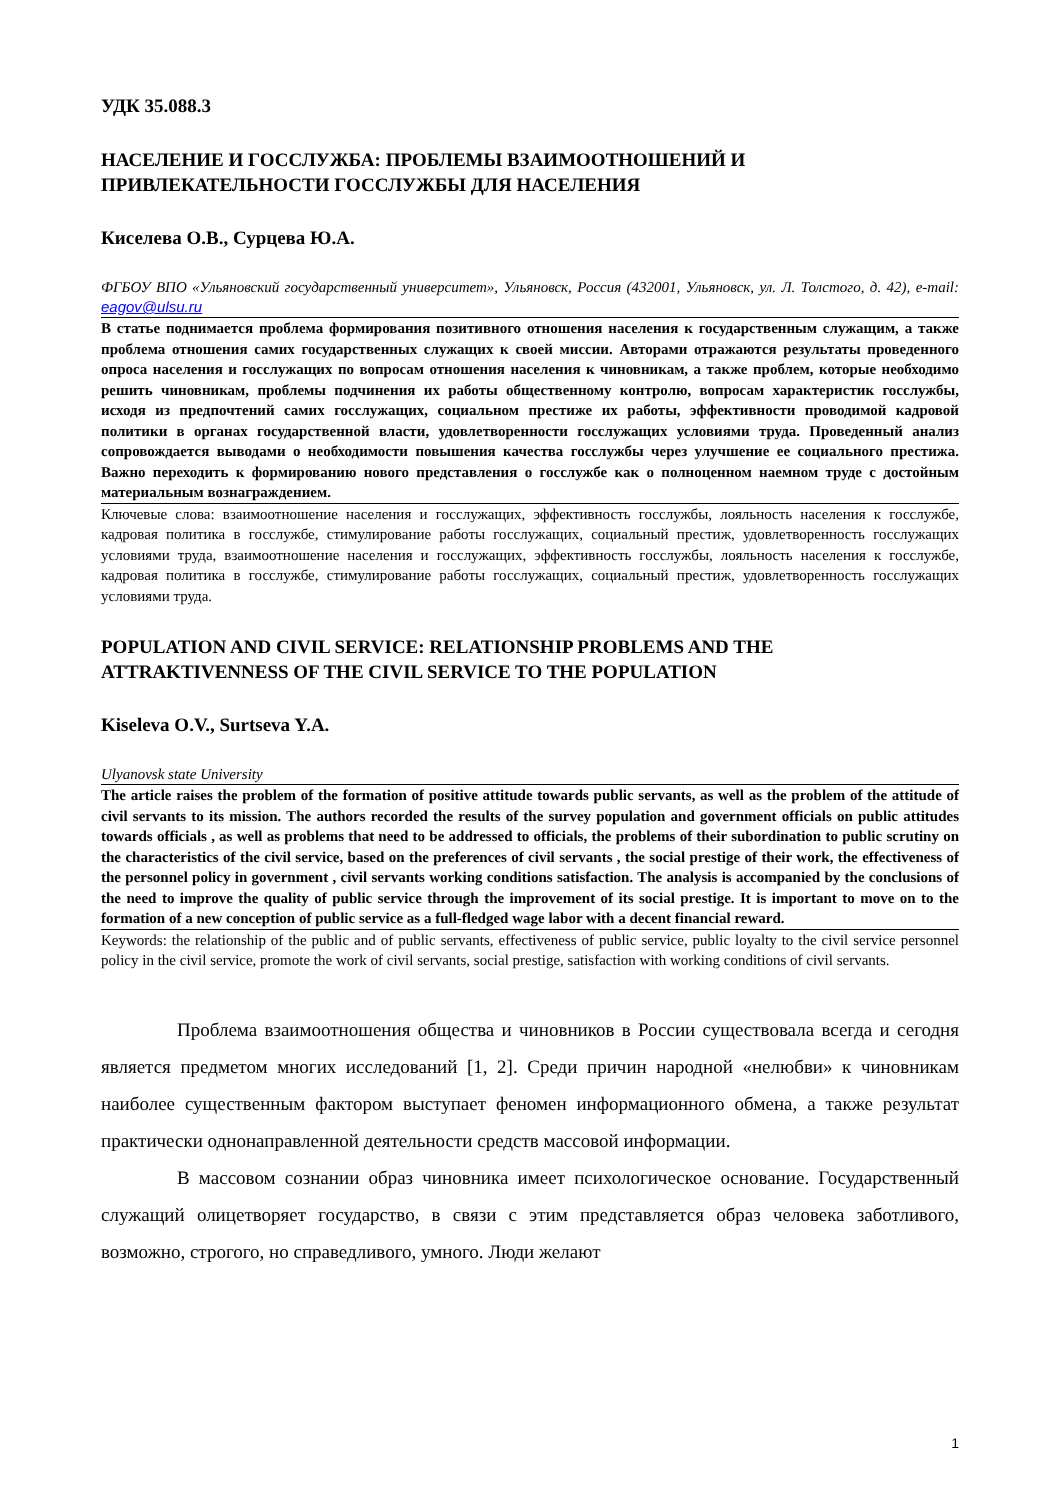УДК 35.088.3
НАСЕЛЕНИЕ И ГОССЛУЖБА: ПРОБЛЕМЫ ВЗАИМООТНОШЕНИЙ И ПРИВЛЕКАТЕЛЬНОСТИ ГОССЛУЖБЫ ДЛЯ НАСЕЛЕНИЯ
Киселева О.В., Сурцева Ю.А.
ФГБОУ ВПО «Ульяновский государственный университет», Ульяновск, Россия (432001, Ульяновск, ул. Л. Толстого, д. 42), e-mail: eagov@ulsu.ru
В статье поднимается проблема формирования позитивного отношения населения к государственным служащим, а также проблема отношения самих государственных служащих к своей миссии. Авторами отражаются результаты проведенного опроса населения и госслужащих по вопросам отношения населения к чиновникам, а также проблем, которые необходимо решить чиновникам, проблемы подчинения их работы общественному контролю, вопросам характеристик госслужбы, исходя из предпочтений самих госслужащих, социальном престиже их работы, эффективности проводимой кадровой политики в органах государственной власти, удовлетворенности госслужащих условиями труда. Проведенный анализ сопровождается выводами о необходимости повышения качества госслужбы через улучшение ее социального престижа. Важно переходить к формированию нового представления о госслужбе как о полноценном наемном труде с достойным материальным вознаграждением.
Ключевые слова: взаимоотношение населения и госслужащих, эффективность госслужбы, лояльность населения к госслужбе, кадровая политика в госслужбе, стимулирование работы госслужащих, социальный престиж, удовлетворенность госслужащих условиями труда, взаимоотношение населения и госслужащих, эффективность госслужбы, лояльность населения к госслужбе, кадровая политика в госслужбе, стимулирование работы госслужащих, социальный престиж, удовлетворенность госслужащих условиями труда.
POPULATION AND CIVIL SERVICE: RELATIONSHIP PROBLEMS AND THE ATTRAKTIVENNESS OF THE CIVIL SERVICE TO THE POPULATION
Kiseleva O.V., Surtseva Y.A.
Ulyanovsk state University
The article raises the problem of the formation of positive attitude towards public servants, as well as the problem of the attitude of civil servants to its mission. The authors recorded the results of the survey population and government officials on public attitudes towards officials , as well as problems that need to be addressed to officials, the problems of their subordination to public scrutiny on the characteristics of the civil service, based on the preferences of civil servants , the social prestige of their work, the effectiveness of the personnel policy in government , civil servants working conditions satisfaction. The analysis is accompanied by the conclusions of the need to improve the quality of public service through the improvement of its social prestige. It is important to move on to the formation of a new conception of public service as a full-fledged wage labor with a decent financial reward.
Keywords: the relationship of the public and of public servants, effectiveness of public service, public loyalty to the civil service personnel policy in the civil service, promote the work of civil servants, social prestige, satisfaction with working conditions of civil servants.
Проблема взаимоотношения общества и чиновников в России существовала всегда и сегодня является предметом многих исследований [1, 2]. Среди причин народной «нелюбви» к чиновникам наиболее существенным фактором выступает феномен информационного обмена, а также результат практически однонаправленной деятельности средств массовой информации.
В массовом сознании образ чиновника имеет психологическое основание. Государственный служащий олицетворяет государство, в связи с этим представляется образ человека заботливого, возможно, строгого, но справедливого, умного. Люди желают
1